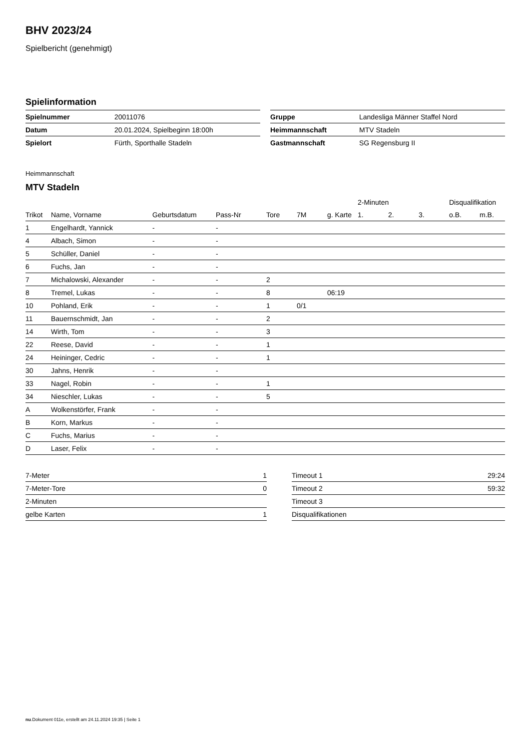BHV 2023/24
Spielbericht (genehmigt)
Spielinformation
| Spielnummer | 20011076 |
| Datum | 20.01.2024, Spielbeginn 18:00h |
| Spielort | Fürth, Sporthalle Stadeln |
| Gruppe | Landesliga Männer Staffel Nord |
| Heimmannschaft | MTV Stadeln |
| Gastmannschaft | SG Regensburg II |
Heimmannschaft
MTV Stadeln
| | | | | | | | 2-Minuten | | | Disqualifikation | |
| --- | --- | --- | --- | --- | --- | --- | --- | --- | --- | --- | --- |
| Trikot | Name, Vorname | Geburtsdatum | Pass-Nr | Tore | 7M | g. Karte | 1. | 2. | 3. | o.B. | m.B. |
| 1 | Engelhardt, Yannick | - | - | | | | | | | | |
| 4 | Albach, Simon | - | - | | | | | | | | |
| 5 | Schüller, Daniel | - | - | | | | | | | | |
| 6 | Fuchs, Jan | - | - | | | | | | | | |
| 7 | Michalowski, Alexander | - | - | 2 | | | | | | | |
| 8 | Tremel, Lukas | - | - | 8 | | 06:19 | | | | | |
| 10 | Pohland, Erik | - | - | 1 | 0/1 | | | | | | |
| 11 | Bauernschmidt, Jan | - | - | 2 | | | | | | | |
| 14 | Wirth, Tom | - | - | 3 | | | | | | | |
| 22 | Reese, David | - | - | 1 | | | | | | | |
| 24 | Heininger, Cedric | - | - | 1 | | | | | | | |
| 30 | Jahns, Henrik | - | - | | | | | | | | |
| 33 | Nagel, Robin | - | - | 1 | | | | | | | |
| 34 | Nieschler, Lukas | - | - | 5 | | | | | | | |
| A | Wolkenstörfer, Frank | - | - | | | | | | | | |
| B | Korn, Markus | - | - | | | | | | | | |
| C | Fuchs, Marius | - | - | | | | | | | | |
| D | Laser, Felix | - | - | | | | | | | | |
| 7-Meter | 1 |
| 7-Meter-Tore | 0 |
| 2-Minuten | |
| gelbe Karten | 1 |
| Timeout 1 | 29:24 |
| Timeout 2 | 59:32 |
| Timeout 3 | |
| Disqualifikationen | |
nu.Dokument 011e, erstellt am 24.11.2024 19:35 | Seite 1